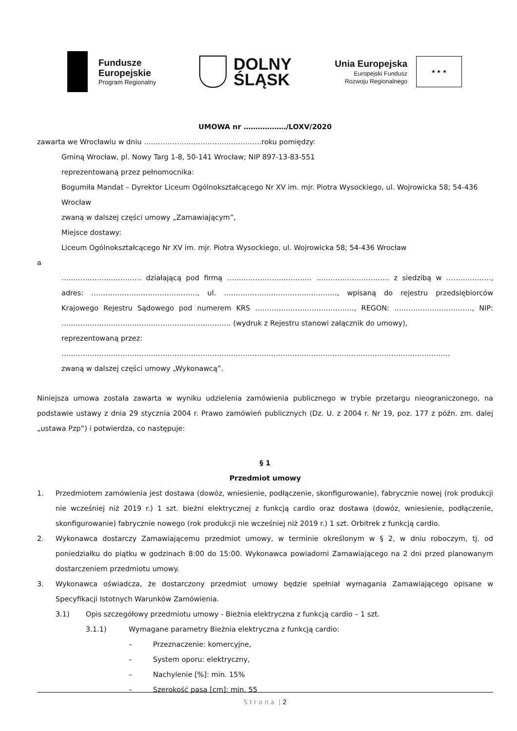Fundusze
Europejskie
Program Regionalny
DOLNY
ŚLĄSK
Unia Europejska
Europejski Fundusz
Rozwoju Regionalnego
★ ★ ★
UMOWA nr ………………/LOXV/2020
zawarta we Wrocławiu w dniu …………………………………………..roku pomiędzy:
Gminą Wrocław, pl. Nowy Targ 1-8, 50-141 Wrocław; NIP 897-13-83-551
reprezentowaną przez pełnomocnika:
Bogumiła Mandat – Dyrektor Liceum Ogólnokształcącego Nr XV im. mjr. Piotra Wysockiego, ul. Wojrowicka 58; 54-436 Wrocław
zwaną w dalszej części umowy „Zamawiającym”,
Miejsce dostawy:
Liceum Ogólnokształcącego Nr XV im. mjr. Piotra Wysockiego, ul. Wojrowicka 58; 54-436 Wrocław
a
……………………………. działającą pod firmą ……………………………… …………………………. z siedzibą w ………………., adres: ………………………………………, ul. …………………………………………, wpisaną do rejestru przedsiębiorców Krajowego Rejestru Sądowego pod numerem KRS ……………………………………, REGON: ……………………………, NIP: ……………………………………………………………… (wydruk z Rejestru stanowi załącznik do umowy),
reprezentowaną przez:
…………………………………………………………………………………………………………………………………………………
zwaną w dalszej części umowy „Wykonawcą”.
Niniejsza umowa została zawarta w wyniku udzielenia zamówienia publicznego w trybie przetargu nieograniczonego, na podstawie ustawy z dnia 29 stycznia 2004 r. Prawo zamówień publicznych (Dz. U. z 2004 r. Nr 19, poz. 177 z późn. zm. dalej „ustawa Pzp”) i potwierdza, co następuje:
§ 1
Przedmiot umowy
1. Przedmiotem zamówienia jest dostawa (dowóz, wniesienie, podłączenie, skonfigurowanie), fabrycznie nowej (rok produkcji nie wcześniej niż 2019 r.) 1 szt. bieżni elektrycznej z funkcją cardio oraz dostawa (dowóz, wniesienie, podłączenie, skonfigurowanie) fabrycznie nowego (rok produkcji nie wcześniej niż 2019 r.) 1 szt. Orbitrek z funkcją cardio.
2. Wykonawca dostarczy Zamawiającemu przedmiot umowy, w terminie określonym w § 2, w dniu roboczym, tj. od poniedziałku do piątku w godzinach 8:00 do 15:00. Wykonawca powiadomi Zamawiającego na 2 dni przed planowanym dostarczeniem przedmiotu umowy.
3. Wykonawca oświadcza, że dostarczony przedmiot umowy będzie spełniał wymagania Zamawiającego opisane w Specyfikacji Istotnych Warunków Zamówienia.
3.1) Opis szczegółowy przedmiotu umowy - Bieżnia elektryczna z funkcją cardio – 1 szt.
3.1.1) Wymagane parametry Bieżnia elektryczna z funkcją cardio:
– Przeznaczenie: komercyjne,
– System oporu: elektryczny,
– Nachylenie [%]: min. 15%
– Szerokość pasa [cm]: min. 55
S t r o n a | 2